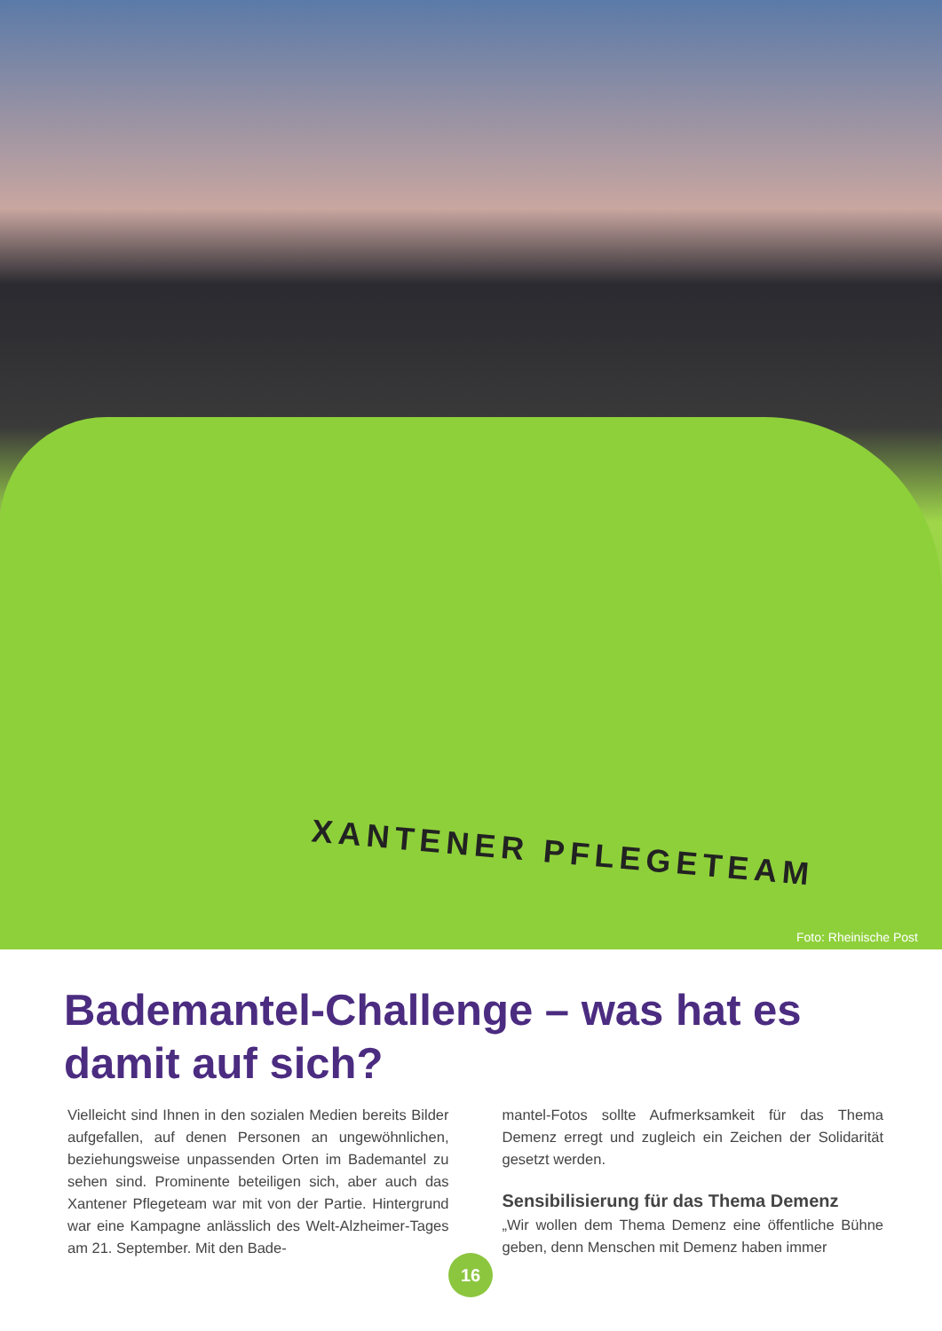XANTENER PFLEGETEAM
Foto: Rheinische Post
Bademantel-Challenge – was hat es damit auf sich?
Vielleicht sind Ihnen in den sozialen Medien bereits Bilder aufgefallen, auf denen Personen an ungewöhnlichen, beziehungsweise unpassenden Orten im Bademantel zu sehen sind. Prominente beteiligen sich, aber auch das Xantener Pflegeteam war mit von der Partie. Hintergrund war eine Kampagne anlässlich des Welt-Alzheimer-Tages am 21. September. Mit den Bade-
mantel-Fotos sollte Aufmerksamkeit für das Thema Demenz erregt und zugleich ein Zeichen der Solidarität gesetzt werden.
Sensibilisierung für das Thema Demenz
„Wir wollen dem Thema Demenz eine öffentliche Bühne geben, denn Menschen mit Demenz haben immer
16